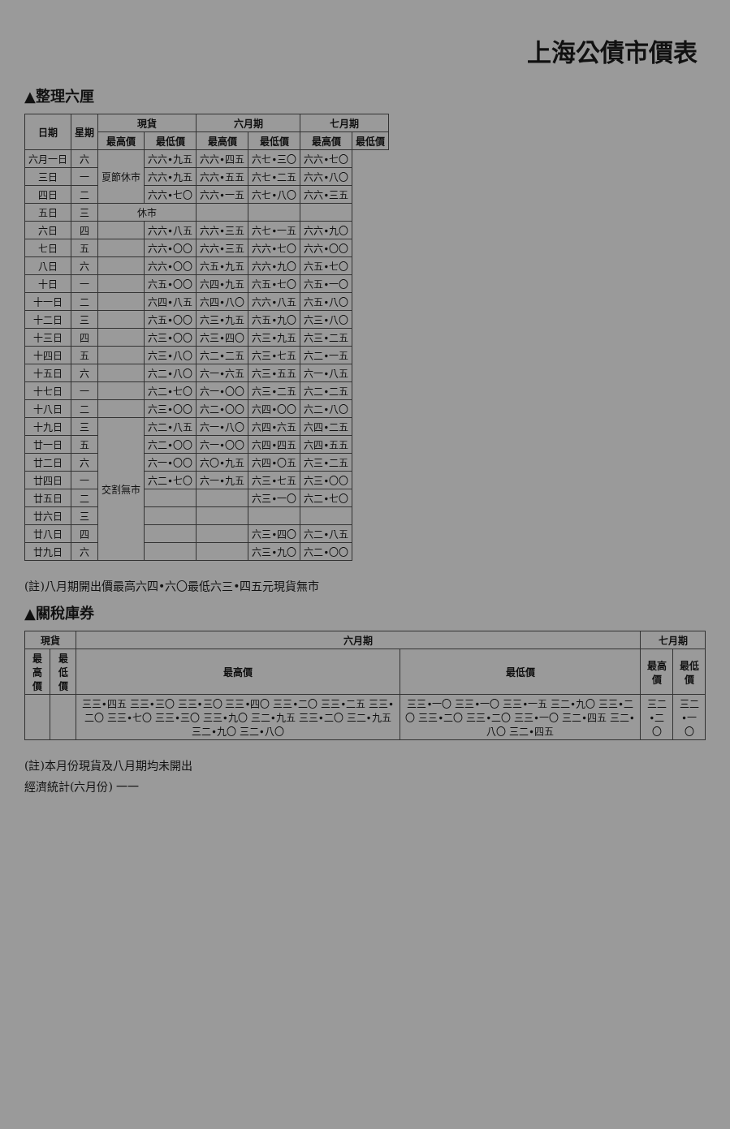上海公債市價表
▲整理六厘
| 日期 | 星期 | 現貨 | | 六月期 | | 七月期 | |
| --- | --- | --- | --- | --- | --- | --- | --- |
| | | 最高價 | 最低價 | 最高價 | 最低價 | 最高價 | 最低價 |
| 六月一日 | 六 | 夏節休市 | 六六•九五 | 六六•四五 | 六七•三〇 | 六六•七〇 | |
| 三日 | 一 | | 六六•九五 | 六六•五五 | 六七•二五 | 六六•八〇 | |
| 四日 | 二 | | 六六•七〇 | 六六•一五 | 六七•八〇 | 六六•三五 | |
| 五日 | 三 | 休市 | | | | | |
| 六日 | 四 | | 六六•八五 | 六六•三五 | 六七•一五 | 六六•九〇 | |
| 七日 | 五 | | 六六•〇〇 | 六六•三五 | 六六•七〇 | 六六•〇〇 | |
| 八日 | 六 | | 六六•〇〇 | 六五•九五 | 六六•九〇 | 六五•七〇 | |
| 十日 | 一 | | 六五•〇〇 | 六四•九五 | 六五•七〇 | 六五•一〇 | |
| 十一日 | 二 | | 六四•八五 | 六四•八〇 | 六六•八五 | 六五•八〇 | |
| 十二日 | 三 | | 六五•〇〇 | 六三•九五 | 六五•九〇 | 六三•八〇 | |
| 十三日 | 四 | | 六三•〇〇 | 六三•四〇 | 六三•九五 | 六三•二五 | |
| 十四日 | 五 | | 六三•八〇 | 六二•二五 | 六三•七五 | 六二•一五 | |
| 十五日 | 六 | | 六二•八〇 | 六一•六五 | 六三•五五 | 六一•八五 | |
| 十七日 | 一 | | 六二•七〇 | 六一•〇〇 | 六三•二五 | 六二•二五 | |
| 十八日 | 二 | | 六三•〇〇 | 六二•〇〇 | 六四•〇〇 | 六二•八〇 | |
| 十九日 | 三 | 交割無市 | 六二•八五 | 六一•八〇 | 六四•六五 | 六四•二五 | |
| 廿一日 | 五 | | 六二•〇〇 | 六一•〇〇 | 六四•四五 | 六四•五五 | |
| 廿二日 | 六 | | 六一•〇〇 | 六〇•九五 | 六四•〇五 | 六三•二五 | |
| 廿四日 | 一 | | 六二•七〇 | 六一•九五 | 六三•七五 | 六三•〇〇 | |
| 廿五日 | 二 | | | | 六三•一〇 | 六二•七〇 | |
| 廿六日 | 三 | | | | | | |
| 廿八日 | 四 | | | | 六三•四〇 | 六二•八五 | |
| 廿九日 | 六 | | | | 六三•九〇 | 六二•〇〇 | |
(註)八月期開出價最高六四•六〇最低六三•四五元現貨無市
▲關稅庫券
| 現貨 | | 六月期 | | 七月期 | |
| --- | --- | --- | --- | --- | --- |
| 最高價 | 最低價 | 最高價 | 最低價 | 最高價 | 最低價 |
| | | 三三•四五 三三•三〇 三三•三〇 三三•四〇 三三•二〇 三三•二五 三三•二〇 三三•七〇 三三•三〇 三三•九〇 三二•九五 三三•二〇 三二•九五 三二•九〇 三二•八〇 | 三三•一〇 三三•一〇 三三•一五 三二•九〇 三三•二〇 三三•二〇 三三•二〇 三三•一〇 三二•四五 三二•八〇 三二•四五 | 三二•二〇 | 三二•一〇 |
(註)本月份現貨及八月期均未開出
經濟統計(六月份) 一一